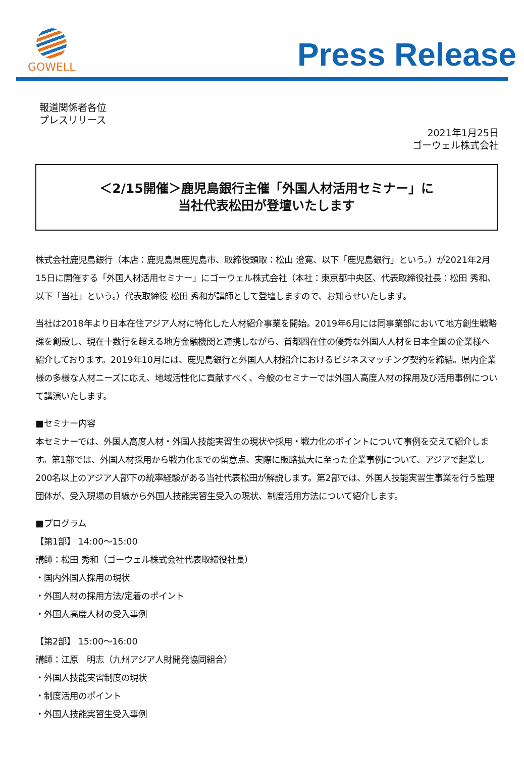GOWELL
Press Release
報道関係者各位
プレスリリース
2021年1月25日
ゴーウェル株式会社
＜2/15開催＞鹿児島銀行主催「外国人材活用セミナー」に
当社代表松田が登壇いたします
株式会社鹿児島銀行（本店：鹿児島県鹿児島市、取締役頭取：松山 澄寛、以下「鹿児島銀行」という。）が2021年2月15日に開催する「外国人材活用セミナー」にゴーウェル株式会社（本社：東京都中央区、代表取締役社長：松田 秀和、以下「当社」という。）代表取締役 松田 秀和が講師として登壇しますので、お知らせいたします。
当社は2018年より日本在住アジア人材に特化した人材紹介事業を開始。2019年6月には同事業部において地方創生戦略課を創設し、現在十数行を超える地方金融機関と連携しながら、首都圏在住の優秀な外国人人材を日本全国の企業様へ紹介しております。2019年10月には、鹿児島銀行と外国人人材紹介におけるビジネスマッチング契約を締結。県内企業様の多様な人材ニーズに応え、地域活性化に貢献すべく、今般のセミナーでは外国人高度人材の採用及び活用事例について講演いたします。
■セミナー内容
本セミナーでは、外国人高度人材・外国人技能実習生の現状や採用・戦力化のポイントについて事例を交えて紹介します。第1部では、外国人材採用から戦力化までの留意点、実際に販路拡大に至った企業事例について、アジアで起業し200名以上のアジア人部下の統率経験がある当社代表松田が解説します。第2部では、外国人技能実習生事業を行う監理団体が、受入現場の目線から外国人技能実習生受入の現状、制度活用方法について紹介します。
■プログラム
【第1部】 14:00～15:00
講師：松田 秀和（ゴーウェル株式会社代表取締役社長）
・国内外国人採用の現状
・外国人材の採用方法/定着のポイント
・外国人高度人材の受入事例
【第2部】 15:00～16:00
講師：江原　明志（九州アジア人財開発協同組合）
・外国人技能実習制度の現状
・制度活用のポイント
・外国人技能実習生受入事例